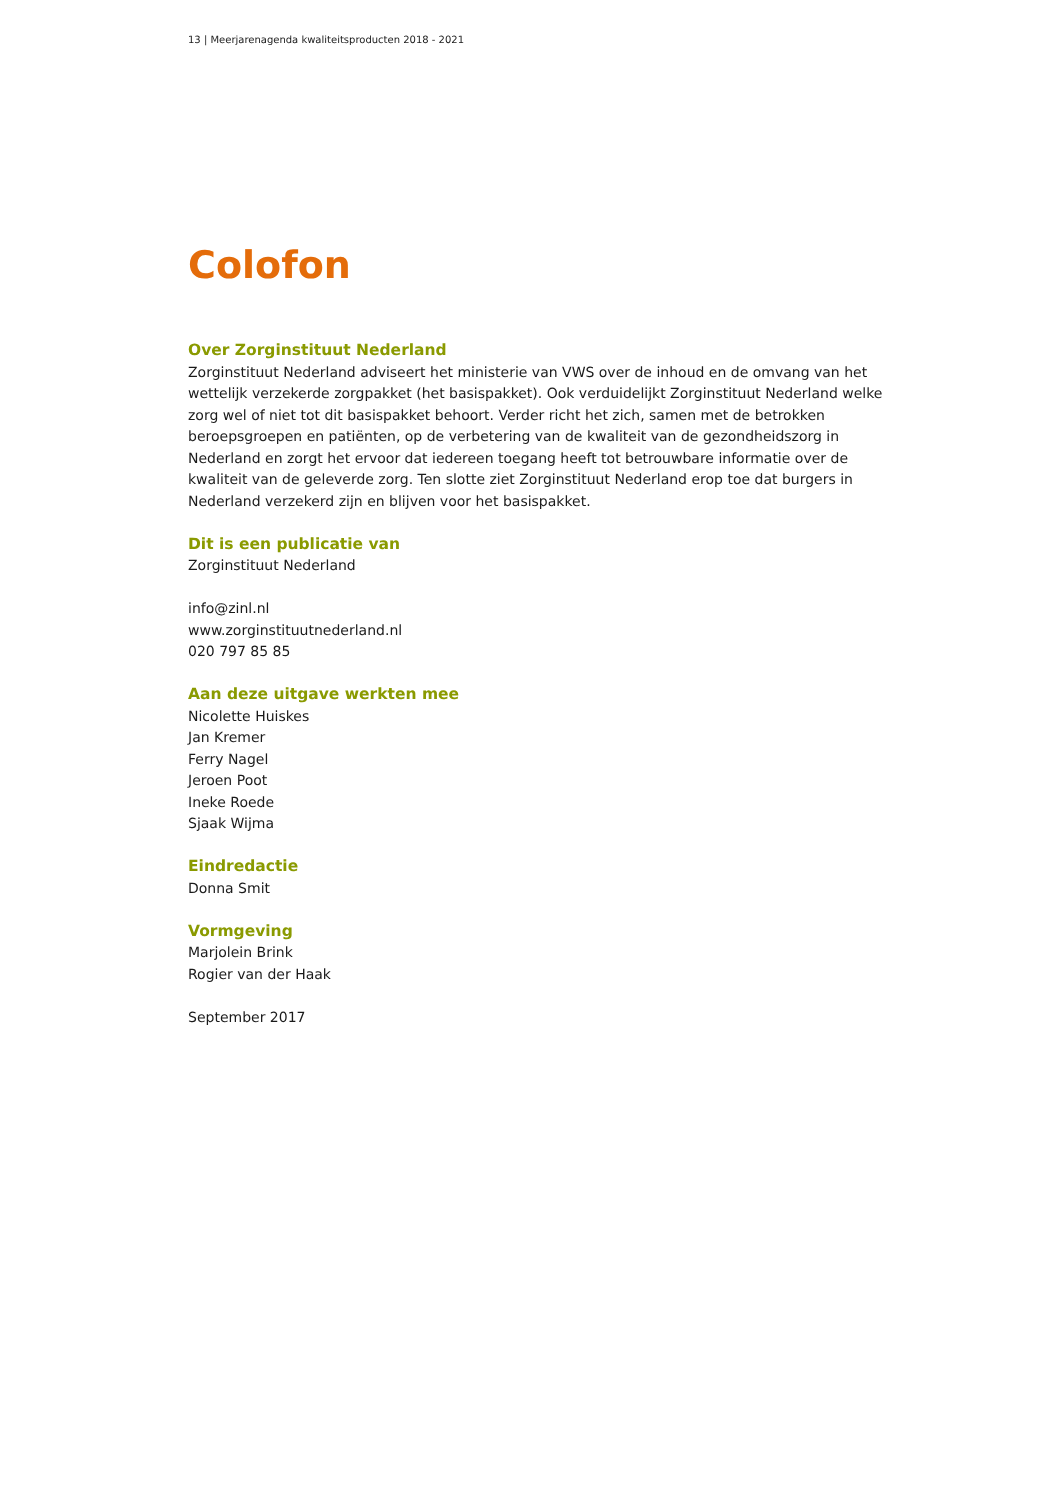13 | Meerjarenagenda kwaliteitsproducten 2018 - 2021
Colofon
Over Zorginstituut Nederland
Zorginstituut Nederland adviseert het ministerie van VWS over de inhoud en de omvang van het wettelijk verzekerde zorgpakket (het basispakket). Ook verduidelijkt Zorginstituut Nederland welke zorg wel of niet tot dit basispakket behoort. Verder richt het zich, samen met de betrokken beroepsgroepen en patiënten, op de verbetering van de kwaliteit van de gezondheidszorg in Nederland en zorgt het ervoor dat iedereen toegang heeft tot betrouwbare informatie over de kwaliteit van de geleverde zorg. Ten slotte ziet Zorginstituut Nederland erop toe dat burgers in Nederland verzekerd zijn en blijven voor het basispakket.
Dit is een publicatie van
Zorginstituut Nederland
info@zinl.nl
www.zorginstituutnederland.nl
020 797 85 85
Aan deze uitgave werkten mee
Nicolette Huiskes
Jan Kremer
Ferry Nagel
Jeroen Poot
Ineke Roede
Sjaak Wijma
Eindredactie
Donna Smit
Vormgeving
Marjolein Brink
Rogier van der Haak
September 2017